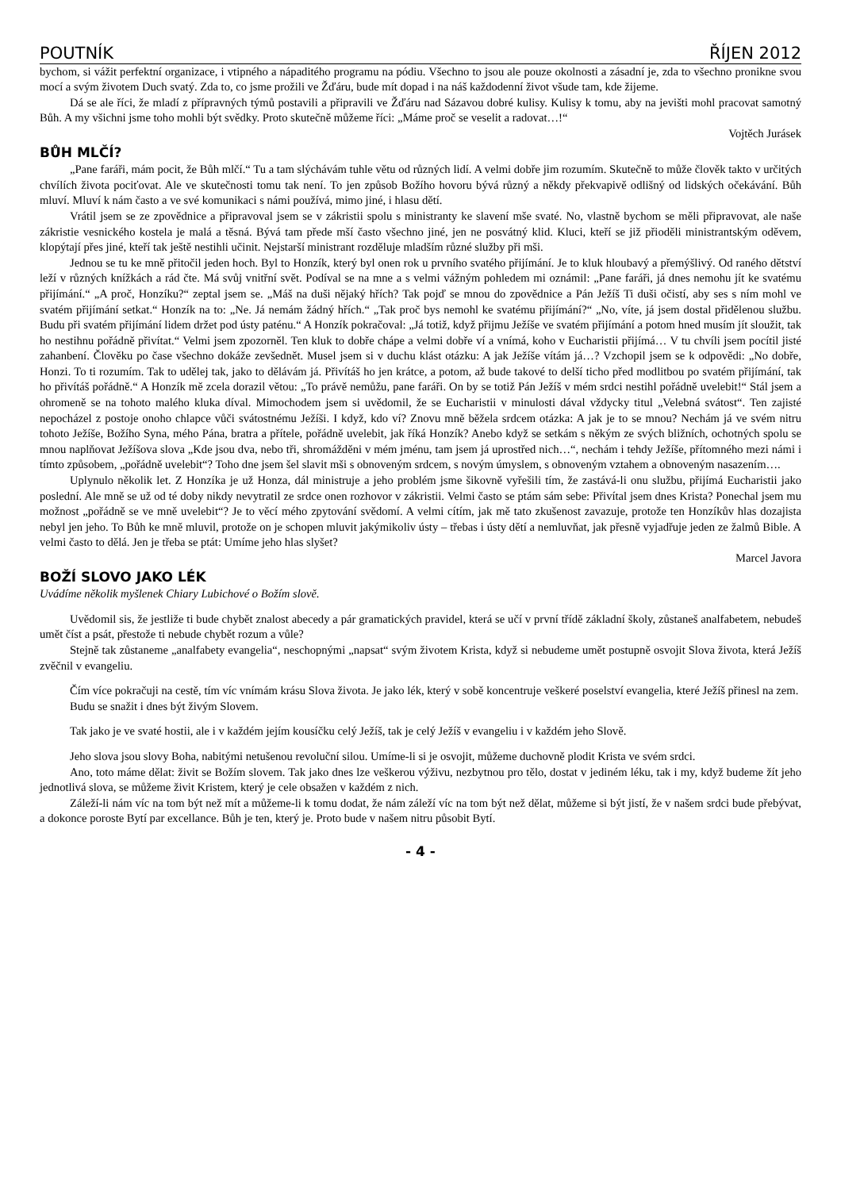POUTNÍK ŘÍJEN 2012
bychom, si vážit perfektní organizace, i vtipného a nápaditého programu na pódiu. Všechno to jsou ale pouze okolnosti a zásadní je, zda to všechno pronikne svou mocí a svým životem Duch svatý. Zda to, co jsme prožili ve Žďáru, bude mít dopad i na náš každodenní život všude tam, kde žijeme.
Dá se ale říci, že mladí z přípravných týmů postavili a připravili ve Žďáru nad Sázavou dobré kulisy. Kulisy k tomu, aby na jevišti mohl pracovat samotný Bůh. A my všichni jsme toho mohli být svědky. Proto skutečně můžeme říci: „Máme proč se veselit a radovat…!“
Vojtěch Jurásek
BŮH MLČÍ?
„Pane faráři, mám pocit, že Bůh mlčí.“ Tu a tam slýchávám tuhle větu od různých lidí. A velmi dobře jim rozumím. Skutečně to může člověk takto v určitých chvílích života pociťovat. Ale ve skutečnosti tomu tak není. To jen způsob Božího hovoru bývá různý a někdy překvapivě odlišný od lidských očekávání. Bůh mluví. Mluví k nám často a ve své komunikaci s námi používá, mimo jiné, i hlasu dětí.
Vrátil jsem se ze zpovědnice a připravoval jsem se v zákristii spolu s ministranty ke slavení mše svaté. No, vlastně bychom se měli připravovat, ale naše zákristie vesnického kostela je malá a těsná. Bývá tam přede mší často všechno jiné, jen ne posvátný klid. Kluci, kteří se již přioděli ministrantským oděvem, klopýtají přes jiné, kteří tak ještě nestihli učinit. Nejstarší ministrant rozděluje mladším různé služby při mši.
Jednou se tu ke mně přitočil jeden hoch. Byl to Honzík, který byl onen rok u prvního svatého přijímání. Je to kluk hloubavý a přemýšlivý. Od raného dětství leží v různých knížkách a rád čte. Má svůj vnitřní svět. Podíval se na mne a s velmi vážným pohledem mi oznámil: „Pane faráři, já dnes nemohu jít ke svatému přijímání.“ „A proč, Honzíku?“ zeptal jsem se. „Máš na duši nějaký hřích? Tak pojď se mnou do zpovědnice a Pán Ježíš Ti duši očistí, aby ses s ním mohl ve svatém přijímání setkat.“ Honzík na to: „Ne. Já nemám žádný hřích.“ „Tak proč bys nemohl ke svatému přijímání?“ „No, víte, já jsem dostal přidělenou službu. Budu při svatém přijímání lidem držet pod ústy paténu.“ A Honzík pokračoval: „Já totiž, když přijmu Ježíše ve svatém přijímání a potom hned musím jít sloužit, tak ho nestihnu pořádně přivítat.“ Velmi jsem zpozorněl. Ten kluk to dobře chápe a velmi dobře ví a vnímá, koho v Eucharistii přijímá… V tu chvíli jsem pocítil jisté zahanbení. Člověku po čase všechno dokáže zevšednět. Musel jsem si v duchu klást otázku: A jak Ježíše vítám já…? Vzchopil jsem se k odpovědi: „No dobře, Honzi. To ti rozumím. Tak to udělej tak, jako to dělávám já. Přivítáš ho jen krátce, a potom, až bude takové to delší ticho před modlitbou po svatém přijímání, tak ho přivítáš pořádně.“ A Honzík mě zcela dorazil větou: „To právě nemůžu, pane faráři. On by se totiž Pán Ježíš v mém srdci nestihl pořádně uvelebit!“ Stál jsem a ohromeně se na tohoto malého kluka díval. Mimochodem jsem si uvědomil, že se Eucharistii v minulosti dával vždycky titul „Velebná svátost“. Ten zajisté nepocházel z postoje onoho chlapce vůči svátostnému Ježíši. I když, kdo ví? Znovu mně běžela srdcem otázka: A jak je to se mnou? Nechám já ve svém nitru tohoto Ježíše, Božího Syna, mého Pána, bratra a přítele, pořádně uvelebit, jak říká Honzík? Anebo když se setkám s někým ze svých bližních, ochotných spolu se mnou naplňovat Ježíšova slova „Kde jsou dva, nebo tři, shromážděni v mém jménu, tam jsem já uprostřed nich…“, nechám i tehdy Ježíše, přítomného mezi námi i tímto způsobem, „pořádně uvelebit“? Toho dne jsem šel slavit mši s obnoveným srdcem, s novým úmyslem, s obnoveným vztahem a obnoveným nasazením….
Uplynulo několik let. Z Honzíka je už Honza, dál ministruje a jeho problém jsme šikovně vyřešili tím, že zastává-li onu službu, přijímá Eucharistii jako poslední. Ale mně se už od té doby nikdy nevytratil ze srdce onen rozhovor v zákristii. Velmi často se ptám sám sebe: Přivítal jsem dnes Krista? Ponechal jsem mu možnost „pořádně se ve mně uvelebit“? Je to věcí mého zpytování svědomí. A velmi cítím, jak mě tato zkušenost zavazuje, protože ten Honzíkův hlas dozajista nebyl jen jeho. To Bůh ke mně mluvil, protože on je schopen mluvit jakýmikoliv ústy – třebas i ústy dětí a nemluvňat, jak přesně vyjadřuje jeden ze žalmů Bible. A velmi často to dělá. Jen je třeba se ptát: Umíme jeho hlas slyšet?
Marcel Javora
BOŽÍ SLOVO JAKO LÉK
Uvádíme několik myšlenek Chiary Lubichové o Božím slově.
Uvědomil sis, že jestliže ti bude chybět znalost abecedy a pár gramatických pravidel, která se učí v první třídě základní školy, zůstaneš analfabetem, nebudeš umět číst a psát, přestože ti nebude chybět rozum a vůle?
Stejně tak zůstaneme „analfabety evangelia“, neschopnými „napsat“ svým životem Krista, když si nebudeme umět postupně osvojit Slova života, která Ježíš zvěčnil v evangeliu.
Čím více pokračuji na cestě, tím víc vnímám krásu Slova života. Je jako lék, který v sobě koncentruje veškeré poselství evangelia, které Ježíš přinesl na zem.
Budu se snažit i dnes být živým Slovem.
Tak jako je ve svaté hostii, ale i v každém jejím kousíčku celý Ježíš, tak je celý Ježíš v evangeliu i v každém jeho Slově.
Jeho slova jsou slovy Boha, nabitými netušenou revoluční silou. Umíme-li si je osvojit, můžeme duchovně plodit Krista ve svém srdci.
Ano, toto máme dělat: živit se Božím slovem. Tak jako dnes lze veškerou výživu, nezbytnou pro tělo, dostat v jediném léku, tak i my, když budeme žít jeho jednotlivá slova, se můžeme živit Kristem, který je cele obsažen v každém z nich.
Záleží-li nám víc na tom být než mít a můžeme-li k tomu dodat, že nám záleží víc na tom být než dělat, můžeme si být jistí, že v našem srdci bude přebývat, a dokonce poroste Bytí par excellance. Bůh je ten, který je. Proto bude v našem nitru působit Bytí.
- 4 -